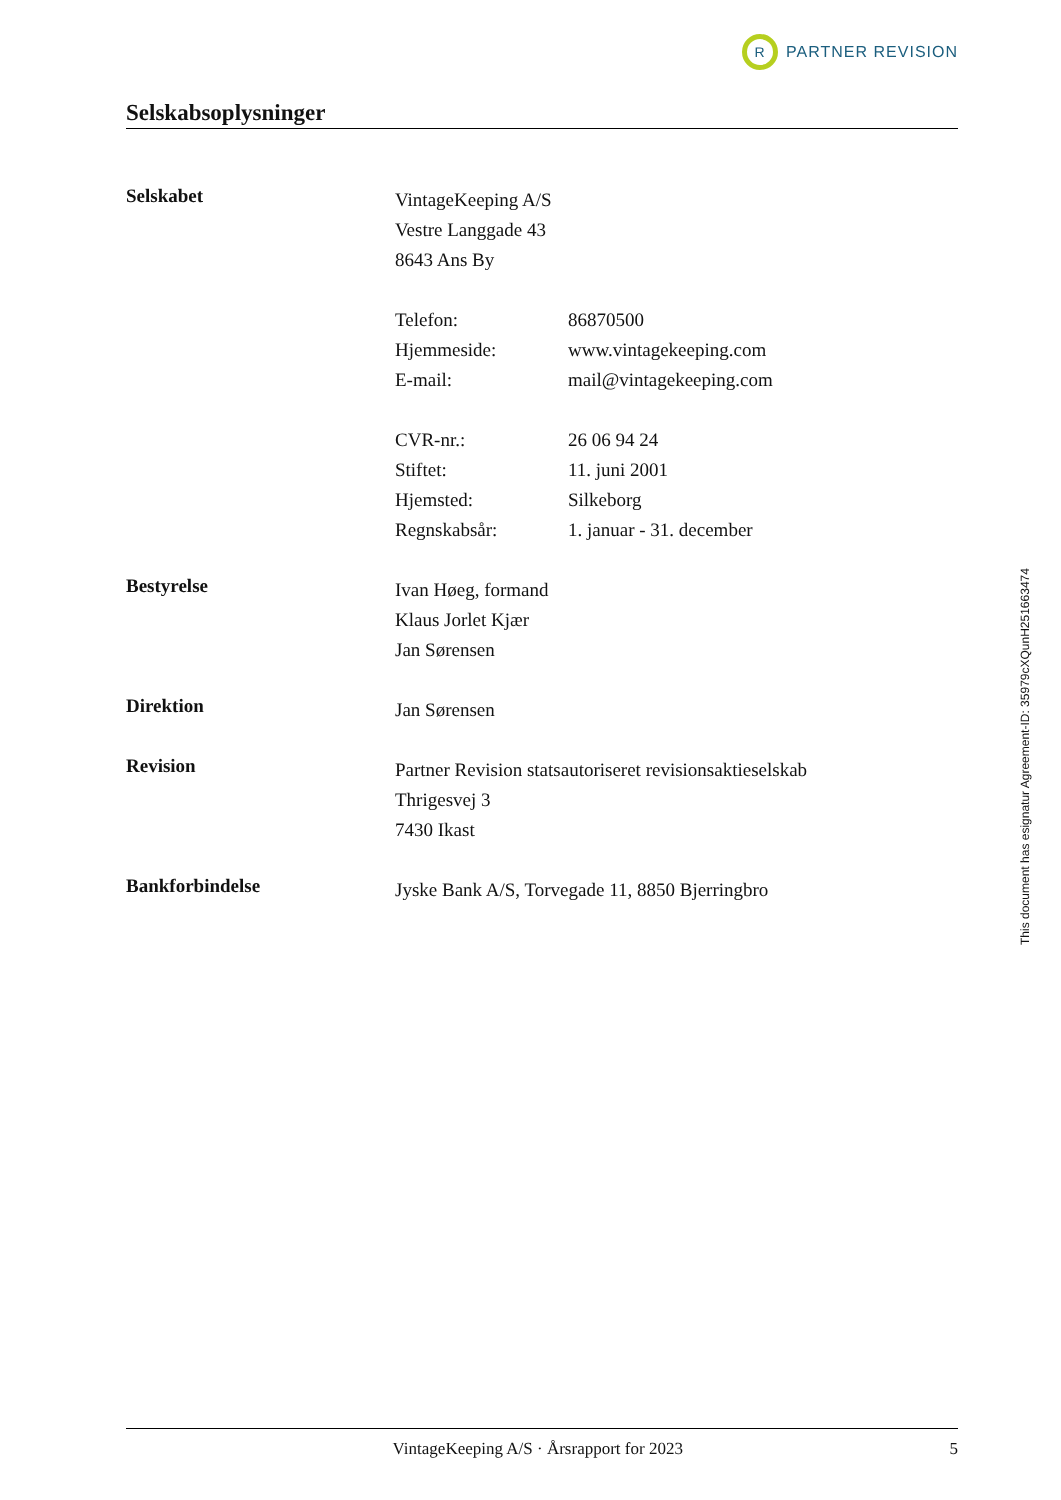R
PARTNER REVISION
Selskabsoplysninger
Selskabet
VintageKeeping A/S
Vestre Langgade 43
8643 Ans By
Telefon: 86870500
Hjemmeside: www.vintagekeeping.com
E-mail: mail@vintagekeeping.com
CVR-nr.: 26 06 94 24
Stiftet: 11. juni 2001
Hjemsted: Silkeborg
Regnskabsår: 1. januar - 31. december
Bestyrelse
Ivan Høeg, formand
Klaus Jorlet Kjær
Jan Sørensen
Direktion
Jan Sørensen
Revision
Partner Revision statsautoriseret revisionsaktieselskab
Thrigesvej 3
7430 Ikast
Bankforbindelse
Jyske Bank A/S, Torvegade 11, 8850 Bjerringbro
This document has esignatur Agreement-ID: 35979cXQunH251663474
VintageKeeping A/S · Årsrapport for 2023 5